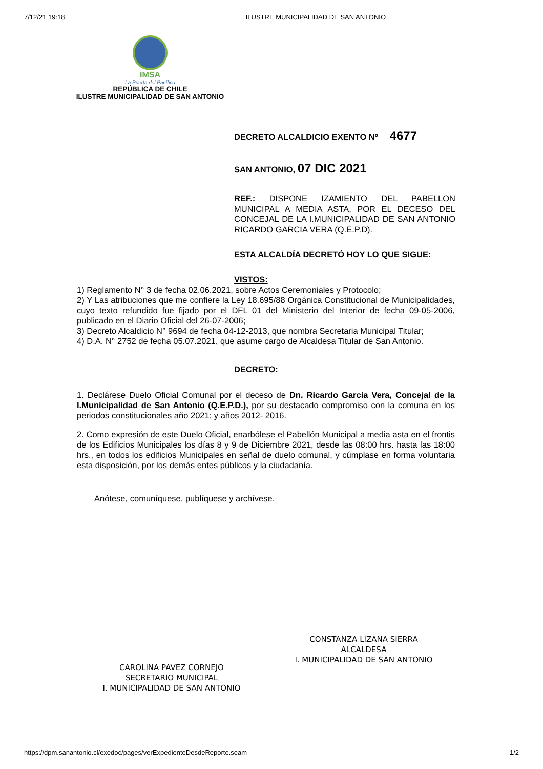7/12/21 19:18 ILUSTRE MUNICIPALIDAD DE SAN ANTONIO
IMSA
La Puerta del Pacífico
REPÚBLICA DE CHILE
ILUSTRE MUNICIPALIDAD DE SAN ANTONIO
DECRETO ALCALDICIO EXENTO Nº 4677
SAN ANTONIO, 07 DIC 2021
REF.: DISPONE IZAMIENTO DEL PABELLON MUNICIPAL A MEDIA ASTA, POR EL DECESO DEL CONCEJAL DE LA I.MUNICIPALIDAD DE SAN ANTONIO RICARDO GARCIA VERA (Q.E.P.D).
ESTA ALCALDÍA DECRETÓ HOY LO QUE SIGUE:
VISTOS:
1) Reglamento N° 3 de fecha 02.06.2021, sobre Actos Ceremoniales y Protocolo;
2) Y Las atribuciones que me confiere la Ley 18.695/88 Orgánica Constitucional de Municipalidades, cuyo texto refundido fue fijado por el DFL 01 del Ministerio del Interior de fecha 09-05-2006, publicado en el Diario Oficial del 26-07-2006;
3) Decreto Alcaldicio N° 9694 de fecha 04-12-2013, que nombra Secretaria Municipal Titular;
4) D.A. N° 2752 de fecha 05.07.2021, que asume cargo de Alcaldesa Titular de San Antonio.
DECRETO:
1. Declárese Duelo Oficial Comunal por el deceso de Dn. Ricardo García Vera, Concejal de la I.Municipalidad de San Antonio (Q.E.P.D.), por su destacado compromiso con la comuna en los periodos constitucionales año 2021; y años 2012- 2016.
2. Como expresión de este Duelo Oficial, enarbólese el Pabellón Municipal a media asta en el frontis de los Edificios Municipales los días 8 y 9 de Diciembre 2021, desde las 08:00 hrs. hasta las 18:00 hrs., en todos los edificios Municipales en señal de duelo comunal, y cúmplase en forma voluntaria esta disposición, por los demás entes públicos y la ciudadanía.
Anótese, comuníquese, publíquese y archívese.
CAROLINA PAVEZ CORNEJO
SECRETARIO MUNICIPAL
I. MUNICIPALIDAD DE SAN ANTONIO
CONSTANZA LIZANA SIERRA
ALCALDESA
I. MUNICIPALIDAD DE SAN ANTONIO
https://dpm.sanantonio.cl/exedoc/pages/verExpedienteDesdeReporte.seam 1/2